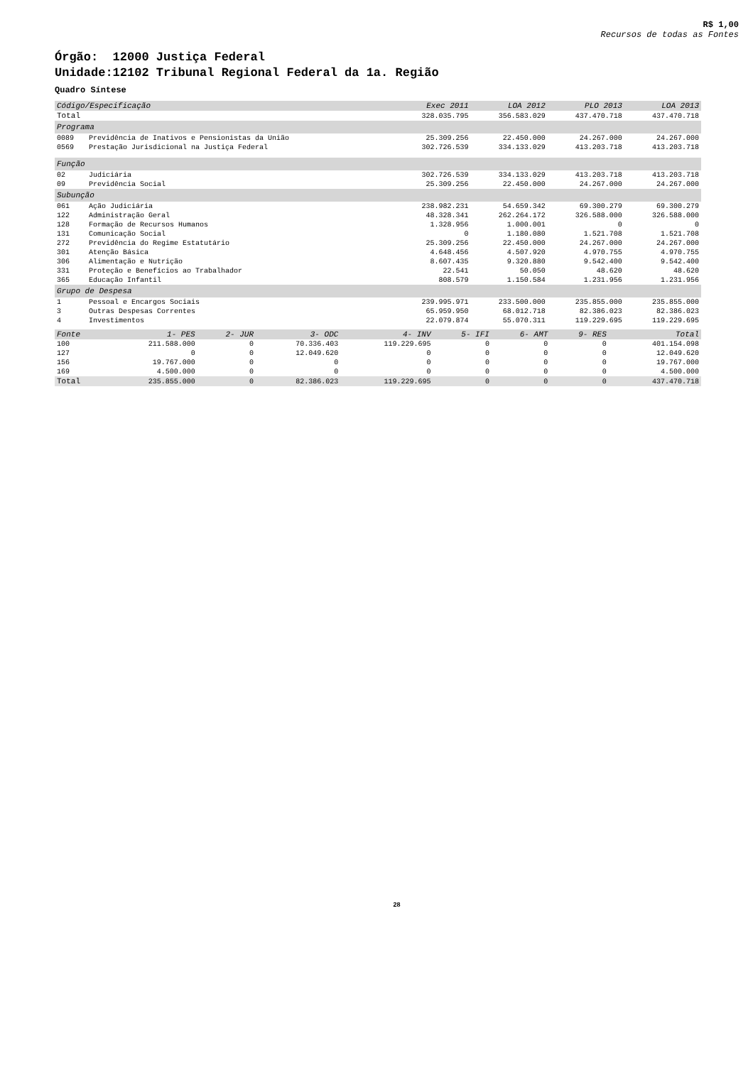R$ 1,00
Recursos de todas as Fontes
Órgão: 12000 Justiça Federal
Unidade:12102 Tribunal Regional Federal da 1a. Região
Quadro Síntese
| Código/Especificação | | Exec 2011 | LOA 2012 | PLO 2013 | LOA 2013 |
| --- | --- | --- | --- | --- | --- |
| Total | | 328.035.795 | 356.583.029 | 437.470.718 | 437.470.718 |
| Programa | | | | | |
| 0089 | Previdência de Inativos e Pensionistas da União | 25.309.256 | 22.450.000 | 24.267.000 | 24.267.000 |
| 0569 | Prestação Jurisdicional na Justiça Federal | 302.726.539 | 334.133.029 | 413.203.718 | 413.203.718 |
| Função | | | | | |
| 02 | Judiciária | 302.726.539 | 334.133.029 | 413.203.718 | 413.203.718 |
| 09 | Previdência Social | 25.309.256 | 22.450.000 | 24.267.000 | 24.267.000 |
| Subunção | | | | | |
| 061 | Ação Judiciária | 238.982.231 | 54.659.342 | 69.300.279 | 69.300.279 |
| 122 | Administração Geral | 48.328.341 | 262.264.172 | 326.588.000 | 326.588.000 |
| 128 | Formação de Recursos Humanos | 1.328.956 | 1.000.001 | 0 | 0 |
| 131 | Comunicação Social | 0 | 1.180.080 | 1.521.708 | 1.521.708 |
| 272 | Previdência do Regime Estatutário | 25.309.256 | 22.450.000 | 24.267.000 | 24.267.000 |
| 301 | Atenção Básica | 4.648.456 | 4.507.920 | 4.970.755 | 4.970.755 |
| 306 | Alimentação e Nutrição | 8.607.435 | 9.320.880 | 9.542.400 | 9.542.400 |
| 331 | Proteção e Benefícios ao Trabalhador | 22.541 | 50.050 | 48.620 | 48.620 |
| 365 | Educação Infantil | 808.579 | 1.150.584 | 1.231.956 | 1.231.956 |
| Grupo de Despesa | | | | | |
| 1 | Pessoal e Encargos Sociais | 239.995.971 | 233.500.000 | 235.855.000 | 235.855.000 |
| 3 | Outras Despesas Correntes | 65.959.950 | 68.012.718 | 82.386.023 | 82.386.023 |
| 4 | Investimentos | 22.079.874 | 55.070.311 | 119.229.695 | 119.229.695 |
| Fonte | 1- PES | 2- JUR | 3- ODC | 4- INV | 5- IFI | 6- AMT | 9- RES | Total |
| --- | --- | --- | --- | --- | --- | --- | --- | --- |
| 100 | 211.588.000 | 0 | 70.336.403 | 119.229.695 | 0 | 0 | 0 | 401.154.098 |
| 127 | 0 | 0 | 12.049.620 | 0 | 0 | 0 | 0 | 12.049.620 |
| 156 | 19.767.000 | 0 | 0 | 0 | 0 | 0 | 0 | 19.767.000 |
| 169 | 4.500.000 | 0 | 0 | 0 | 0 | 0 | 0 | 4.500.000 |
| Total | 235.855.000 | 0 | 82.386.023 | 119.229.695 | 0 | 0 | 0 | 437.470.718 |
28